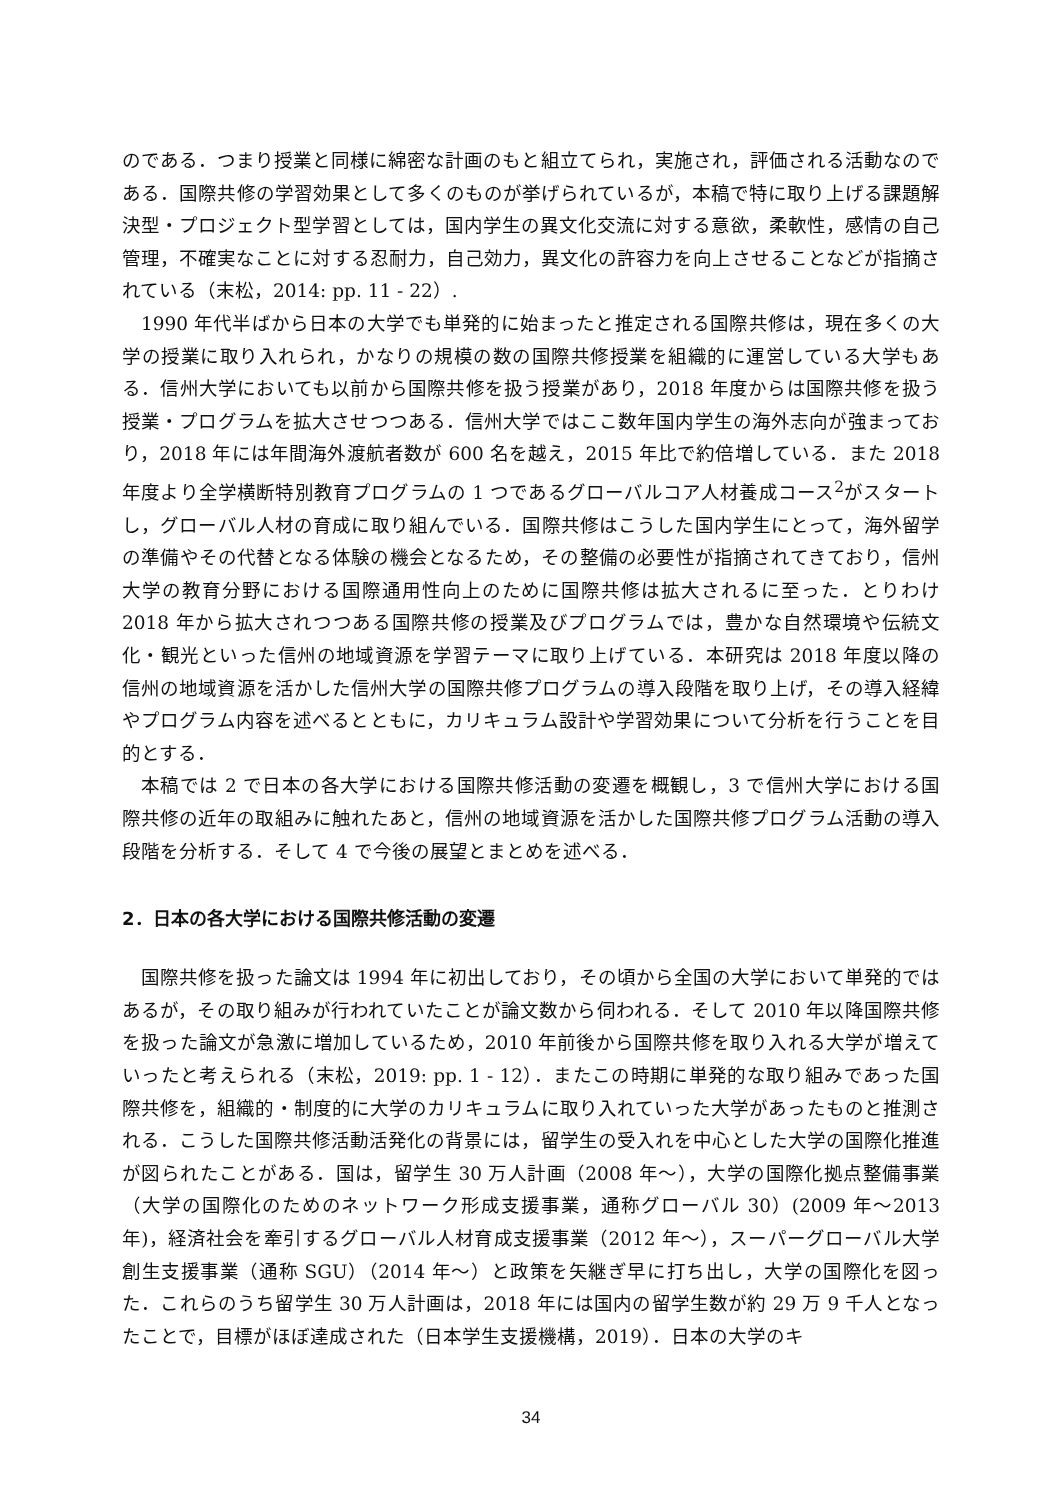のである．つまり授業と同様に綿密な計画のもと組立てられ，実施され，評価される活動なのである．国際共修の学習効果として多くのものが挙げられているが，本稿で特に取り上げる課題解決型・プロジェクト型学習としては，国内学生の異文化交流に対する意欲，柔軟性，感情の自己管理，不確実なことに対する忍耐力，自己効力，異文化の許容力を向上させることなどが指摘されている（末松，2014: pp. 11 - 22）.
1990 年代半ばから日本の大学でも単発的に始まったと推定される国際共修は，現在多くの大学の授業に取り入れられ，かなりの規模の数の国際共修授業を組織的に運営している大学もある．信州大学においても以前から国際共修を扱う授業があり，2018 年度からは国際共修を扱う授業・プログラムを拡大させつつある．信州大学ではここ数年国内学生の海外志向が強まっており，2018 年には年間海外渡航者数が 600 名を越え，2015 年比で約倍増している．また 2018 年度より全学横断特別教育プログラムの 1 つであるグローバルコア人材養成コース<sup>2</sup>がスタートし，グローバル人材の育成に取り組んでいる．国際共修はこうした国内学生にとって，海外留学の準備やその代替となる体験の機会となるため，その整備の必要性が指摘されてきており，信州大学の教育分野における国際通用性向上のために国際共修は拡大されるに至った．とりわけ 2018 年から拡大されつつある国際共修の授業及びプログラムでは，豊かな自然環境や伝統文化・観光といった信州の地域資源を学習テーマに取り上げている．本研究は 2018 年度以降の信州の地域資源を活かした信州大学の国際共修プログラムの導入段階を取り上げ，その導入経緯やプログラム内容を述べるとともに，カリキュラム設計や学習効果について分析を行うことを目的とする．
本稿では 2 で日本の各大学における国際共修活動の変遷を概観し，3 で信州大学における国際共修の近年の取組みに触れたあと，信州の地域資源を活かした国際共修プログラム活動の導入段階を分析する．そして 4 で今後の展望とまとめを述べる．
2．日本の各大学における国際共修活動の変遷
国際共修を扱った論文は 1994 年に初出しており，その頃から全国の大学において単発的ではあるが，その取り組みが行われていたことが論文数から伺われる．そして 2010 年以降国際共修を扱った論文が急激に増加しているため，2010 年前後から国際共修を取り入れる大学が増えていったと考えられる（末松，2019: pp. 1 - 12）．またこの時期に単発的な取り組みであった国際共修を，組織的・制度的に大学のカリキュラムに取り入れていった大学があったものと推測される．こうした国際共修活動活発化の背景には，留学生の受入れを中心とした大学の国際化推進が図られたことがある．国は，留学生 30 万人計画（2008 年～），大学の国際化拠点整備事業（大学の国際化のためのネットワーク形成支援事業，通称グローバル 30）(2009 年～2013 年)，経済社会を牽引するグローバル人材育成支援事業（2012 年～），スーパーグローバル大学創生支援事業（通称 SGU）（2014 年～）と政策を矢継ぎ早に打ち出し，大学の国際化を図った．これらのうち留学生 30 万人計画は，2018 年には国内の留学生数が約 29 万 9 千人となったことで，目標がほぼ達成された（日本学生支援機構，2019）．日本の大学のキ
34